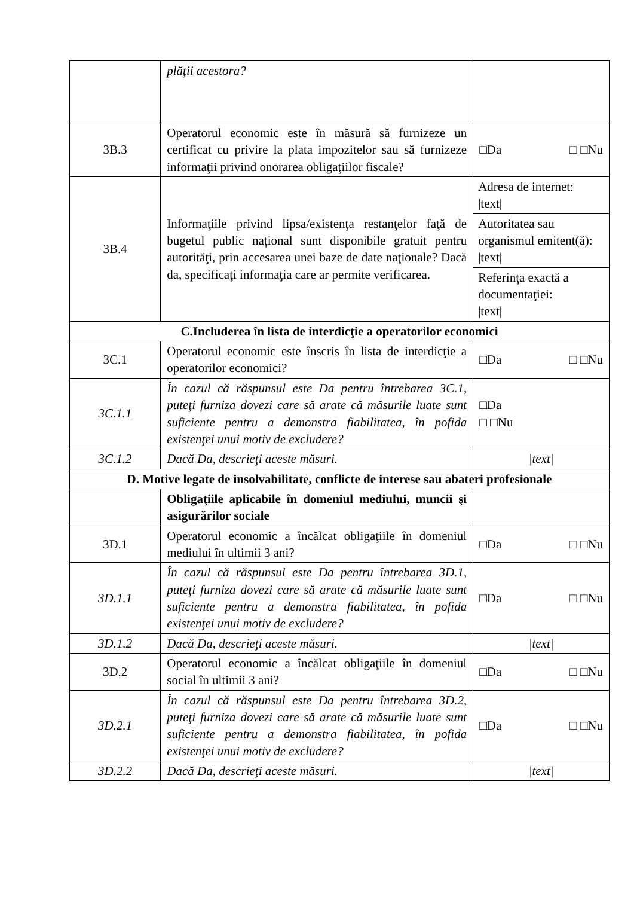| | plăţii acestora? | |
| 3B.3 | Operatorul economic este în măsură să furnizeze un certificat cu privire la plata impozitelor sau să furnizeze informaţii privind onorarea obligaţiilor fiscale? | □Da □ □Nu |
| 3B.4 | Informaţiile privind lipsa/existenţa restanţelor faţă de bugetul public naţional sunt disponibile gratuit pentru autorităţi, prin accesarea unei baze de date naţionale? Dacă da, specificaţi informaţia care ar permite verificarea. | Adresa de internet: /text/ Autoritatea sau organismul emitent(ă): /text/ Referinţa exactă a documentaţiei: /text/ |
| C.Includerea în lista de interdicţie a operatorilor economici | | |
| 3C.1 | Operatorul economic este înscris în lista de interdicţie a operatorilor economici? | □Da □ □Nu |
| 3C.1.1 | În cazul că răspunsul este Da pentru întrebarea 3C.1, puteţi furniza dovezi care să arate că măsurile luate sunt suficiente pentru a demonstra fiabilitatea, în pofida existenţei unui motiv de excludere? | □Da □ □Nu |
| 3C.1.2 | Dacă Da, descrieţi aceste măsuri. | /text/ |
| D. Motive legate de insolvabilitate, conflicte de interese sau abateri profesionale | | |
| | Obligaţiile aplicabile în domeniul mediului, muncii şi asigurărilor sociale | |
| 3D.1 | Operatorul economic a încălcat obligaţiile în domeniul mediului în ultimii 3 ani? | □Da □ □Nu |
| 3D.1.1 | În cazul că răspunsul este Da pentru întrebarea 3D.1, puteţi furniza dovezi care să arate că măsurile luate sunt suficiente pentru a demonstra fiabilitatea, în pofida existenţei unui motiv de excludere? | □Da □ □Nu |
| 3D.1.2 | Dacă Da, descrieţi aceste măsuri. | /text/ |
| 3D.2 | Operatorul economic a încălcat obligaţiile în domeniul social în ultimii 3 ani? | □Da □ □Nu |
| 3D.2.1 | În cazul că răspunsul este Da pentru întrebarea 3D.2, puteţi furniza dovezi care să arate că măsurile luate sunt suficiente pentru a demonstra fiabilitatea, în pofida existenţei unui motiv de excludere? | □Da □ □Nu |
| 3D.2.2 | Dacă Da, descrieţi aceste măsuri. | /text/ |